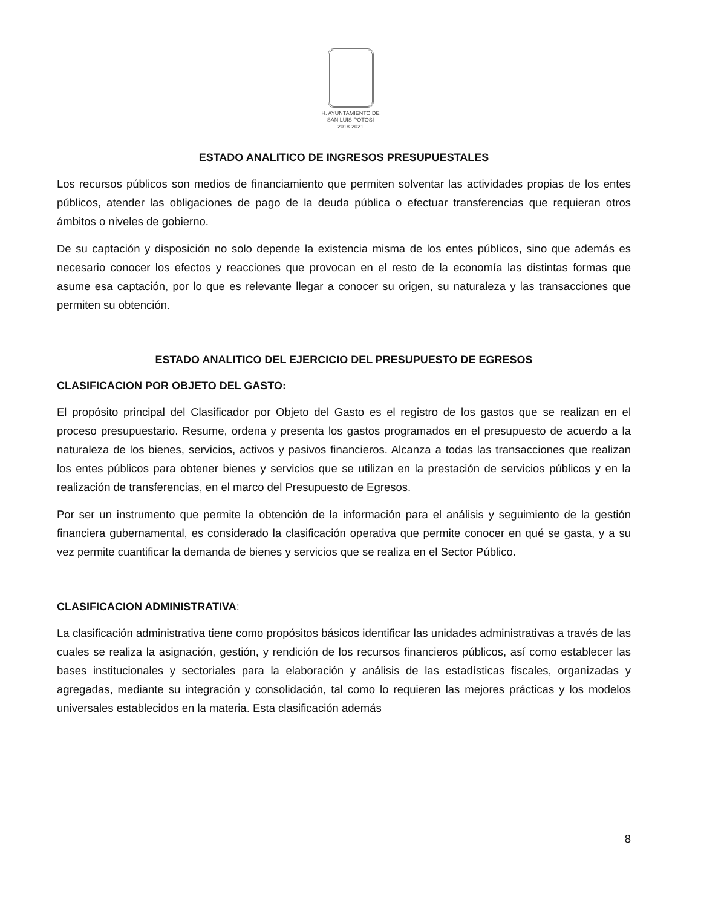H. AYUNTAMIENTO DE
SAN LUIS POTOSÍ
2018-2021
ESTADO ANALITICO DE INGRESOS PRESUPUESTALES
Los recursos públicos son medios de financiamiento que permiten solventar las actividades propias de los entes públicos, atender las obligaciones de pago de la deuda pública o efectuar transferencias que requieran otros ámbitos o niveles de gobierno.
De su captación y disposición no solo depende la existencia misma de los entes públicos, sino que además es necesario conocer los efectos y reacciones que provocan en el resto de la economía las distintas formas que asume esa captación, por lo que es relevante llegar a conocer su origen, su naturaleza y las transacciones que permiten su obtención.
ESTADO ANALITICO DEL EJERCICIO DEL PRESUPUESTO DE EGRESOS
CLASIFICACION POR OBJETO DEL GASTO:
El propósito principal del Clasificador por Objeto del Gasto es el registro de los gastos que se realizan en el proceso presupuestario. Resume, ordena y presenta los gastos programados en el presupuesto de acuerdo a la naturaleza de los bienes, servicios, activos y pasivos financieros. Alcanza a todas las transacciones que realizan los entes públicos para obtener bienes y servicios que se utilizan en la prestación de servicios públicos y en la realización de transferencias, en el marco del Presupuesto de Egresos.
Por ser un instrumento que permite la obtención de la información para el análisis y seguimiento de la gestión financiera gubernamental, es considerado la clasificación operativa que permite conocer en qué se gasta, y a su vez permite cuantificar la demanda de bienes y servicios que se realiza en el Sector Público.
CLASIFICACION ADMINISTRATIVA:
La clasificación administrativa tiene como propósitos básicos identificar las unidades administrativas a través de las cuales se realiza la asignación, gestión, y rendición de los recursos financieros públicos, así como establecer las bases institucionales y sectoriales para la elaboración y análisis de las estadísticas fiscales, organizadas y agregadas, mediante su integración y consolidación, tal como lo requieren las mejores prácticas y los modelos universales establecidos en la materia. Esta clasificación además
8